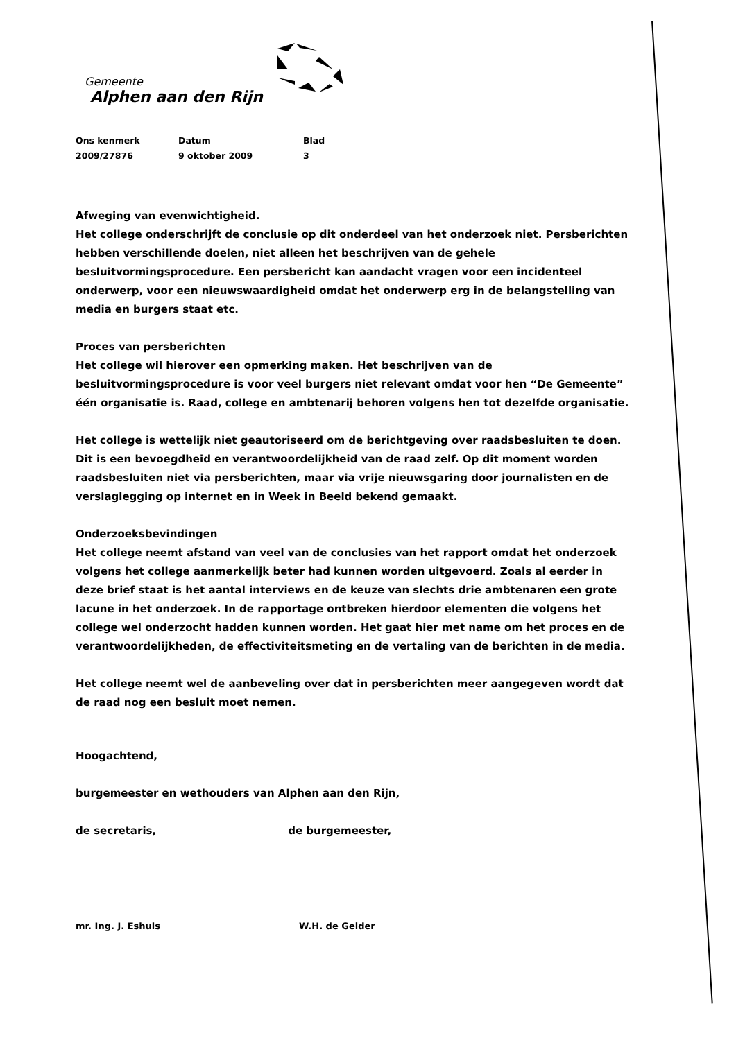Gemeente
Alphen aan den Rijn
Ons kenmerk
2009/27876
Datum
9 oktober 2009
Blad
3
Afweging van evenwichtigheid.
Het college onderschrijft de conclusie op dit onderdeel van het onderzoek niet. Persberichten hebben verschillende doelen, niet alleen het beschrijven van de gehele besluitvormingsprocedure. Een persbericht kan aandacht vragen voor een incidenteel onderwerp, voor een nieuwswaardigheid omdat het onderwerp erg in de belangstelling van media en burgers staat etc.
Proces van persberichten
Het college wil hierover een opmerking maken. Het beschrijven van de besluitvormingsprocedure is voor veel burgers niet relevant omdat voor hen “De Gemeente” één organisatie is. Raad, college en ambtenarij behoren volgens hen tot dezelfde organisatie.
Het college is wettelijk niet geautoriseerd om de berichtgeving over raadsbesluiten te doen. Dit is een bevoegdheid en verantwoordelijkheid van de raad zelf. Op dit moment worden raadsbesluiten niet via persberichten, maar via vrije nieuwsgaring door journalisten en de verslaglegging op internet en in Week in Beeld bekend gemaakt.
Onderzoeksbevindingen
Het college neemt afstand van veel van de conclusies van het rapport omdat het onderzoek volgens het college aanmerkelijk beter had kunnen worden uitgevoerd. Zoals al eerder in deze brief staat is het aantal interviews en de keuze van slechts drie ambtenaren een grote lacune in het onderzoek. In de rapportage ontbreken hierdoor elementen die volgens het college wel onderzocht hadden kunnen worden. Het gaat hier met name om het proces en de verantwoordelijkheden, de effectiviteitsmeting en de vertaling van de berichten in de media.
Het college neemt wel de aanbeveling over dat in persberichten meer aangegeven wordt dat de raad nog een besluit moet nemen.
Hoogachtend,
burgemeester en wethouders van Alphen aan den Rijn,
de secretaris, de burgemeester,
mr. Ing. J. Eshuis W.H. de Gelder